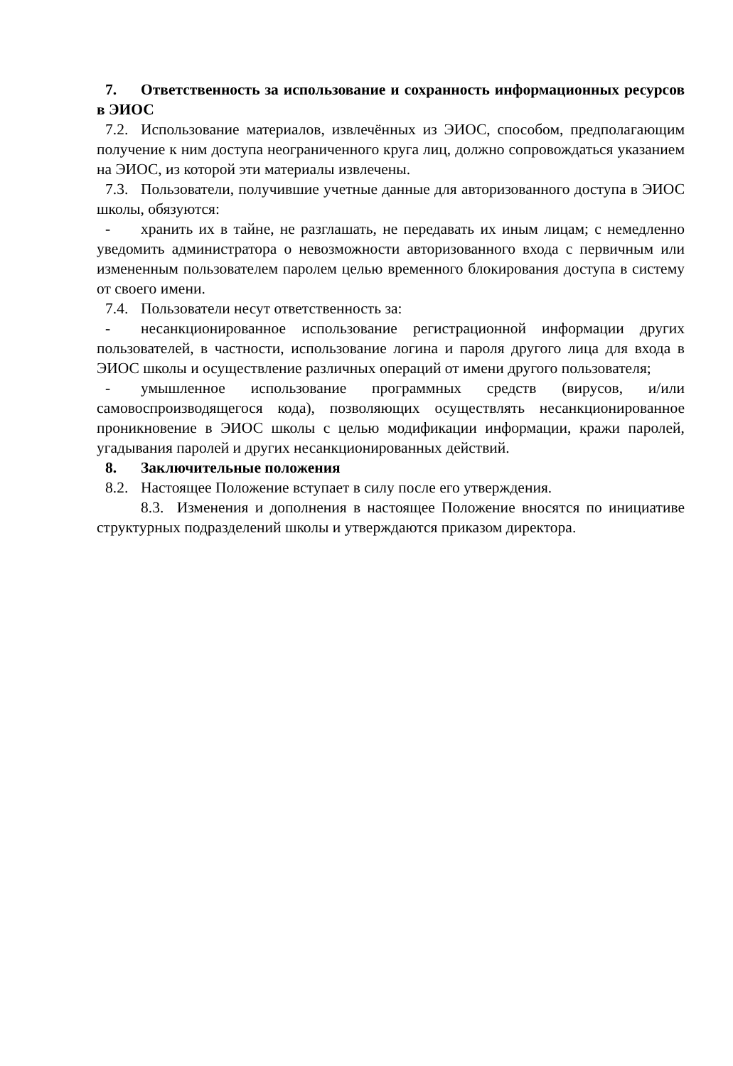7. Ответственность за использование и сохранность информационных ресурсов в ЭИОС
7.2. Использование материалов, извлечённых из ЭИОС, способом, предполагающим получение к ним доступа неограниченного круга лиц, должно сопровождаться указанием на ЭИОС, из которой эти материалы извлечены.
7.3. Пользователи, получившие учетные данные для авторизованного доступа в ЭИОС школы, обязуются:
- хранить их в тайне, не разглашать, не передавать их иным лицам; с немедленно уведомить администратора о невозможности авторизованного входа с первичным или измененным пользователем паролем целью временного блокирования доступа в систему от своего имени.
7.4. Пользователи несут ответственность за:
- несанкционированное использование регистрационной информации других пользователей, в частности, использование логина и пароля другого лица для входа в ЭИОС школы и осуществление различных операций от имени другого пользователя;
- умышленное использование программных средств (вирусов, и/или самовоспроизводящегося кода), позволяющих осуществлять несанкционированное проникновение в ЭИОС школы с целью модификации информации, кражи паролей, угадывания паролей и других несанкционированных действий.
8. Заключительные положения
8.2. Настоящее Положение вступает в силу после его утверждения.
8.3. Изменения и дополнения в настоящее Положение вносятся по инициативе структурных подразделений школы и утверждаются приказом директора.